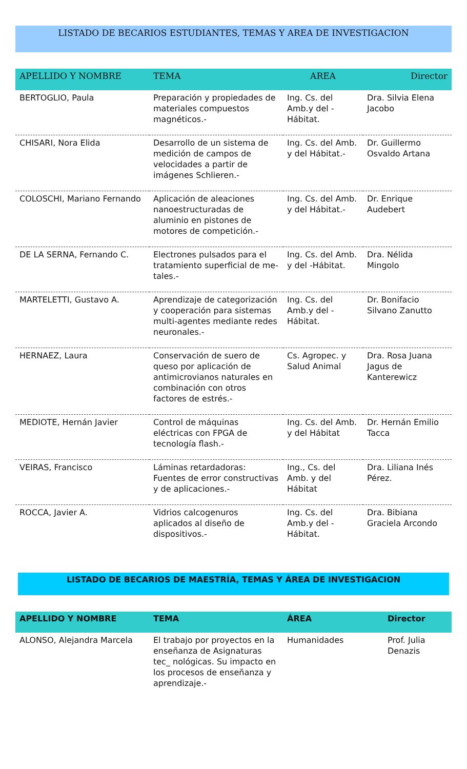LISTADO DE BECARIOS ESTUDIANTES, TEMAS Y AREA DE INVESTIGACION
| APELLIDO Y NOMBRE | TEMA | AREA | Director |
| --- | --- | --- | --- |
| BERTOGLIO, Paula | Preparación y propiedades de materiales compuestos magnéticos.- | Ing. Cs. del Amb.y del -Hábitat. | Dra. Silvia Elena Jacobo |
| CHISARI, Nora Elida | Desarrollo de un sistema de medición de campos de velocidades a partir de imágenes Schlieren.- | Ing. Cs. del Amb. y del Hábitat.- | Dr. Guillermo Osvaldo Artana |
| COLOSCHI, Mariano Fernando | Aplicación de aleaciones nanoestructuradas de aluminio en pistones de motores de competición.- | Ing. Cs. del Amb. y del Hábitat.- | Dr. Enrique Audebert |
| DE LA SERNA, Fernando C. | Electrones pulsados para el tratamiento superficial de me-tales.- | Ing. Cs. del Amb. y del -Hábitat. | Dra. Nélida Mingolo |
| MARTELETTI, Gustavo A. | Aprendizaje de categorización y cooperación para sistemas multi-agentes mediante redes neuronales.- | Ing. Cs. del Amb.y del -Hábitat. | Dr. Bonifacio Silvano Zanutto |
| HERNAEZ, Laura | Conservación de suero de queso por aplicación de antimicrovianos naturales en combinación con otros factores de estrés.- | Cs. Agropec. y Salud Animal | Dra. Rosa Juana Jagus de Kanterewicz |
| MEDIOTE, Hernán Javier | Control de máquinas eléctricas con FPGA de tecnología flash.- | Ing. Cs. del Amb. y del Hábitat | Dr. Hernán Emilio Tacca |
| VEIRAS, Francisco | Láminas retardadoras: Fuentes de error constructivas y de aplicaciones.- | Ing., Cs. del Amb. y del Hábitat | Dra. Liliana Inés Pérez. |
| ROCCA, Javier A. | Vidrios calcogenuros aplicados al diseño de dispositivos.- | Ing. Cs. del Amb.y del -Hábitat. | Dra. Bibiana Graciela Arcondo |
LISTADO DE BECARIOS DE MAESTRÍA, TEMAS Y ÁREA DE INVESTIGACION
| APELLIDO Y NOMBRE | TEMA | ÁREA | Director |
| --- | --- | --- | --- |
| ALONSO, Alejandra Marcela | El trabajo por proyectos en la enseñanza de Asignaturas tec_ nológicas. Su impacto en los procesos de enseñanza y aprendizaje.- | Humanidades | Prof. Julia Denazis |